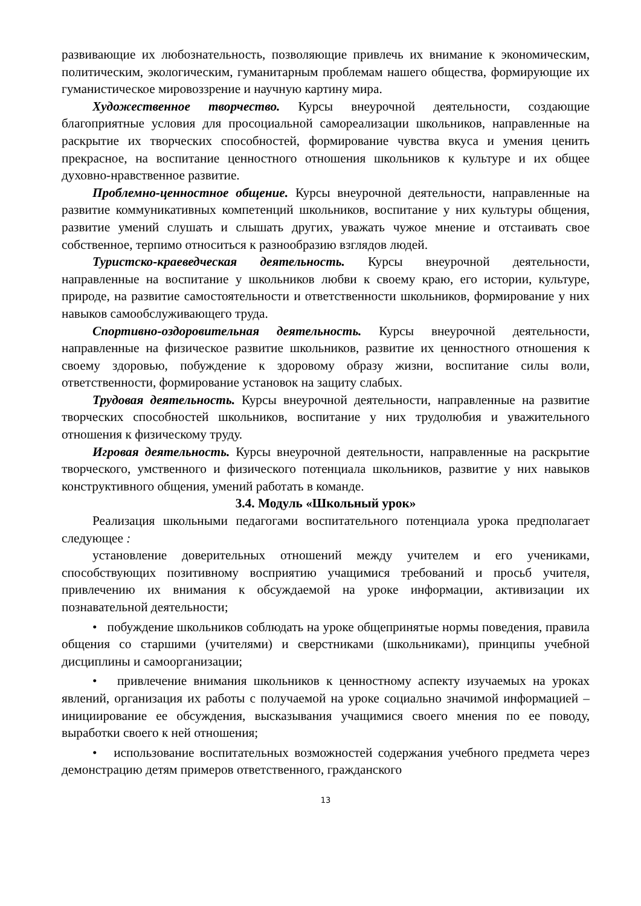развивающие их любознательность, позволяющие привлечь их внимание к экономическим, политическим, экологическим, гуманитарным проблемам нашего общества, формирующие их гуманистическое мировоззрение и научную картину мира.
Художественное творчество. Курсы внеурочной деятельности, создающие благоприятные условия для просоциальной самореализации школьников, направленные на раскрытие их творческих способностей, формирование чувства вкуса и умения ценить прекрасное, на воспитание ценностного отношения школьников к культуре и их общее духовно-нравственное развитие.
Проблемно-ценностное общение. Курсы внеурочной деятельности, направленные на развитие коммуникативных компетенций школьников, воспитание у них культуры общения, развитие умений слушать и слышать других, уважать чужое мнение и отстаивать свое собственное, терпимо относиться к разнообразию взглядов людей.
Туристско-краеведческая деятельность. Курсы внеурочной деятельности, направленные на воспитание у школьников любви к своему краю, его истории, культуре, природе, на развитие самостоятельности и ответственности школьников, формирование у них навыков самообслуживающего труда.
Спортивно-оздоровительная деятельность. Курсы внеурочной деятельности, направленные на физическое развитие школьников, развитие их ценностного отношения к своему здоровью, побуждение к здоровому образу жизни, воспитание силы воли, ответственности, формирование установок на защиту слабых.
Трудовая деятельность. Курсы внеурочной деятельности, направленные на развитие творческих способностей школьников, воспитание у них трудолюбия и уважительного отношения к физическому труду.
Игровая деятельность. Курсы внеурочной деятельности, направленные на раскрытие творческого, умственного и физического потенциала школьников, развитие у них навыков конструктивного общения, умений работать в команде.
3.4. Модуль «Школьный урок»
Реализация школьными педагогами воспитательного потенциала урока предполагает следующее :
установление доверительных отношений между учителем и его учениками, способствующих позитивному восприятию учащимися требований и просьб учителя, привлечению их внимания к обсуждаемой на уроке информации, активизации их познавательной деятельности;
• побуждение школьников соблюдать на уроке общепринятые нормы поведения, правила общения со старшими (учителями) и сверстниками (школьниками), принципы учебной дисциплины и самоорганизации;
• привлечение внимания школьников к ценностному аспекту изучаемых на уроках явлений, организация их работы с получаемой на уроке социально значимой информацией – инициирование ее обсуждения, высказывания учащимися своего мнения по ее поводу, выработки своего к ней отношения;
• использование воспитательных возможностей содержания учебного предмета через демонстрацию детям примеров ответственного, гражданского
13